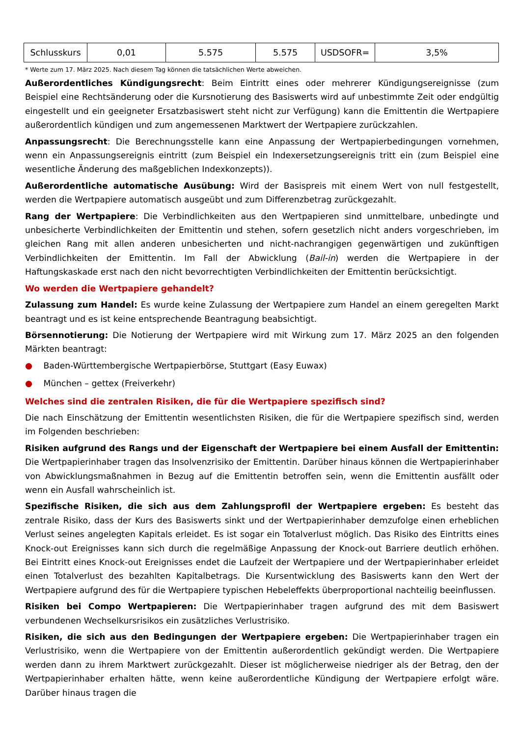| Schlusskurs | 0,01 | 5.575 | 5.575 | USDSOFR= | 3,5% |
* Werte zum 17. März 2025. Nach diesem Tag können die tatsächlichen Werte abweichen.
Außerordentliches Kündigungsrecht: Beim Eintritt eines oder mehrerer Kündigungsereignisse (zum Beispiel eine Rechtsänderung oder die Kursnotierung des Basiswerts wird auf unbestimmte Zeit oder endgültig eingestellt und ein geeigneter Ersatzbasiswert steht nicht zur Verfügung) kann die Emittentin die Wertpapiere außerordentlich kündigen und zum angemessenen Marktwert der Wertpapiere zurückzahlen.
Anpassungsrecht: Die Berechnungsstelle kann eine Anpassung der Wertpapierbedingungen vornehmen, wenn ein Anpassungsereignis eintritt (zum Beispiel ein Indexersetzungsereignis tritt ein (zum Beispiel eine wesentliche Änderung des maßgeblichen Indexkonzepts)).
Außerordentliche automatische Ausübung: Wird der Basispreis mit einem Wert von null festgestellt, werden die Wertpapiere automatisch ausgeübt und zum Differenzbetrag zurückgezahlt.
Rang der Wertpapiere: Die Verbindlichkeiten aus den Wertpapieren sind unmittelbare, unbedingte und unbesicherte Verbindlichkeiten der Emittentin und stehen, sofern gesetzlich nicht anders vorgeschrieben, im gleichen Rang mit allen anderen unbesicherten und nicht-nachrangigen gegenwärtigen und zukünftigen Verbindlichkeiten der Emittentin. Im Fall der Abwicklung (Bail-in) werden die Wertpapiere in der Haftungskaskade erst nach den nicht bevorrechtigten Verbindlichkeiten der Emittentin berücksichtigt.
Wo werden die Wertpapiere gehandelt?
Zulassung zum Handel: Es wurde keine Zulassung der Wertpapiere zum Handel an einem geregelten Markt beantragt und es ist keine entsprechende Beantragung beabsichtigt.
Börsennotierung: Die Notierung der Wertpapiere wird mit Wirkung zum 17. März 2025 an den folgenden Märkten beantragt:
● Baden-Württembergische Wertpapierbörse, Stuttgart (Easy Euwax)
● München – gettex (Freiverkehr)
Welches sind die zentralen Risiken, die für die Wertpapiere spezifisch sind?
Die nach Einschätzung der Emittentin wesentlichsten Risiken, die für die Wertpapiere spezifisch sind, werden im Folgenden beschrieben:
Risiken aufgrund des Rangs und der Eigenschaft der Wertpapiere bei einem Ausfall der Emittentin: Die Wertpapierinhaber tragen das Insolvenzrisiko der Emittentin. Darüber hinaus können die Wertpapierinhaber von Abwicklungsmaßnahmen in Bezug auf die Emittentin betroffen sein, wenn die Emittentin ausfällt oder wenn ein Ausfall wahrscheinlich ist.
Spezifische Risiken, die sich aus dem Zahlungsprofil der Wertpapiere ergeben: Es besteht das zentrale Risiko, dass der Kurs des Basiswerts sinkt und der Wertpapierinhaber demzufolge einen erheblichen Verlust seines angelegten Kapitals erleidet. Es ist sogar ein Totalverlust möglich. Das Risiko des Eintritts eines Knock-out Ereignisses kann sich durch die regelmäßige Anpassung der Knock-out Barriere deutlich erhöhen. Bei Eintritt eines Knock-out Ereignisses endet die Laufzeit der Wertpapiere und der Wertpapierinhaber erleidet einen Totalverlust des bezahlten Kapitalbetrags. Die Kursentwicklung des Basiswerts kann den Wert der Wertpapiere aufgrund des für die Wertpapiere typischen Hebeleffekts überproportional nachteilig beeinflussen.
Risiken bei Compo Wertpapieren: Die Wertpapierinhaber tragen aufgrund des mit dem Basiswert verbundenen Wechselkursrisikos ein zusätzliches Verlustrisiko.
Risiken, die sich aus den Bedingungen der Wertpapiere ergeben: Die Wertpapierinhaber tragen ein Verlustrisiko, wenn die Wertpapiere von der Emittentin außerordentlich gekündigt werden. Die Wertpapiere werden dann zu ihrem Marktwert zurückgezahlt. Dieser ist möglicherweise niedriger als der Betrag, den der Wertpapierinhaber erhalten hätte, wenn keine außerordentliche Kündigung der Wertpapiere erfolgt wäre. Darüber hinaus tragen die